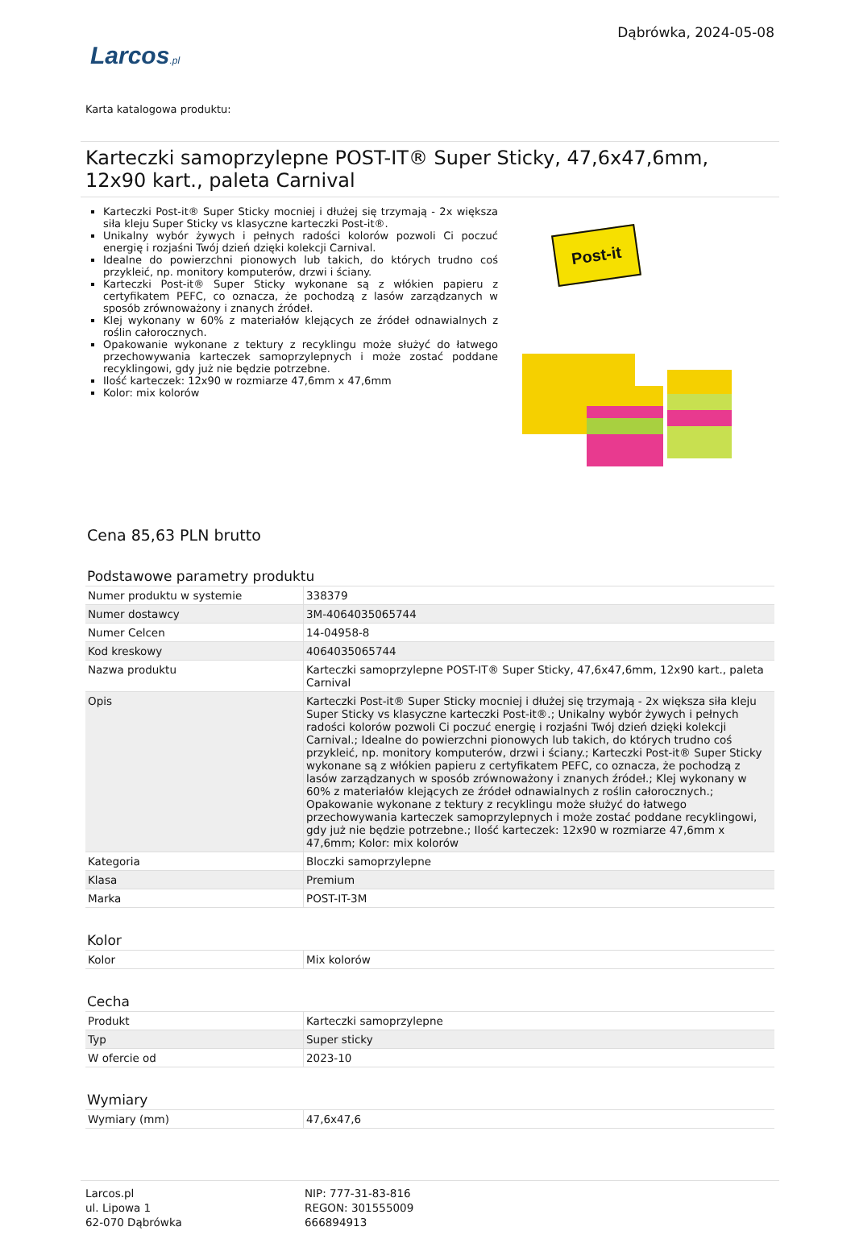Larcos.pl
Dąbrówka, 2024-05-08
Karta katalogowa produktu:
Karteczki samoprzylepne POST-IT® Super Sticky, 47,6x47,6mm, 12x90 kart., paleta Carnival
Karteczki Post-it® Super Sticky mocniej i dłużej się trzymają - 2x większa siła kleju Super Sticky vs klasyczne karteczki Post-it®.
Unikalny wybór żywych i pełnych radości kolorów pozwoli Ci poczuć energię i rozjaśni Twój dzień dzięki kolekcji Carnival.
Idealne do powierzchni pionowych lub takich, do których trudno coś przykleić, np. monitory komputerów, drzwi i ściany.
Karteczki Post-it® Super Sticky wykonane są z włókien papieru z certyfikatem PEFC, co oznacza, że pochodzą z lasów zarządzanych w sposób zrównoważony i znanych źródeł.
Klej wykonany w 60% z materiałów klejących ze źródeł odnawialnych z roślin całorocznych.
Opakowanie wykonane z tektury z recyklingu może służyć do łatwego przechowywania karteczek samoprzylepnych i może zostać poddane recyklingowi, gdy już nie będzie potrzebne.
Ilość karteczek: 12x90 w rozmiarze 47,6mm x 47,6mm
Kolor: mix kolorów
Post-it
Cena 85,63 PLN brutto
Podstawowe parametry produktu
| Numer produktu w systemie | 338379 |
| Numer dostawcy | 3M-4064035065744 |
| Numer Celcen | 14-04958-8 |
| Kod kreskowy | 4064035065744 |
| Nazwa produktu | Karteczki samoprzylepne POST-IT® Super Sticky, 47,6x47,6mm, 12x90 kart., paleta Carnival |
| Opis | Karteczki Post-it® Super Sticky mocniej i dłużej się trzymają - 2x większa siła kleju Super Sticky vs klasyczne karteczki Post-it®.; Unikalny wybór żywych i pełnych radości kolorów pozwoli Ci poczuć energię i rozjaśni Twój dzień dzięki kolekcji Carnival.; Idealne do powierzchni pionowych lub takich, do których trudno coś przykleić, np. monitory komputerów, drzwi i ściany.; Karteczki Post-it® Super Sticky wykonane są z włókien papieru z certyfikatem PEFC, co oznacza, że pochodzą z lasów zarządzanych w sposób zrównoważony i znanych źródeł.; Klej wykonany w 60% z materiałów klejących ze źródeł odnawialnych z roślin całorocznych.; Opakowanie wykonane z tektury z recyklingu może służyć do łatwego przechowywania karteczek samoprzylepnych i może zostać poddane recyklingowi, gdy już nie będzie potrzebne.; Ilość karteczek: 12x90 w rozmiarze 47,6mm x 47,6mm; Kolor: mix kolorów |
| Kategoria | Bloczki samoprzylepne |
| Klasa | Premium |
| Marka | POST-IT-3M |
Kolor
| Kolor | Mix kolorów |
Cecha
| Produkt | Karteczki samoprzylepne |
| Typ | Super sticky |
| W ofercie od | 2023-10 |
Wymiary
| Wymiary (mm) | 47,6x47,6 |
Larcos.pl
ul. Lipowa 1
62-070 Dąbrówka
NIP: 777-31-83-816
REGON: 301555009
666894913